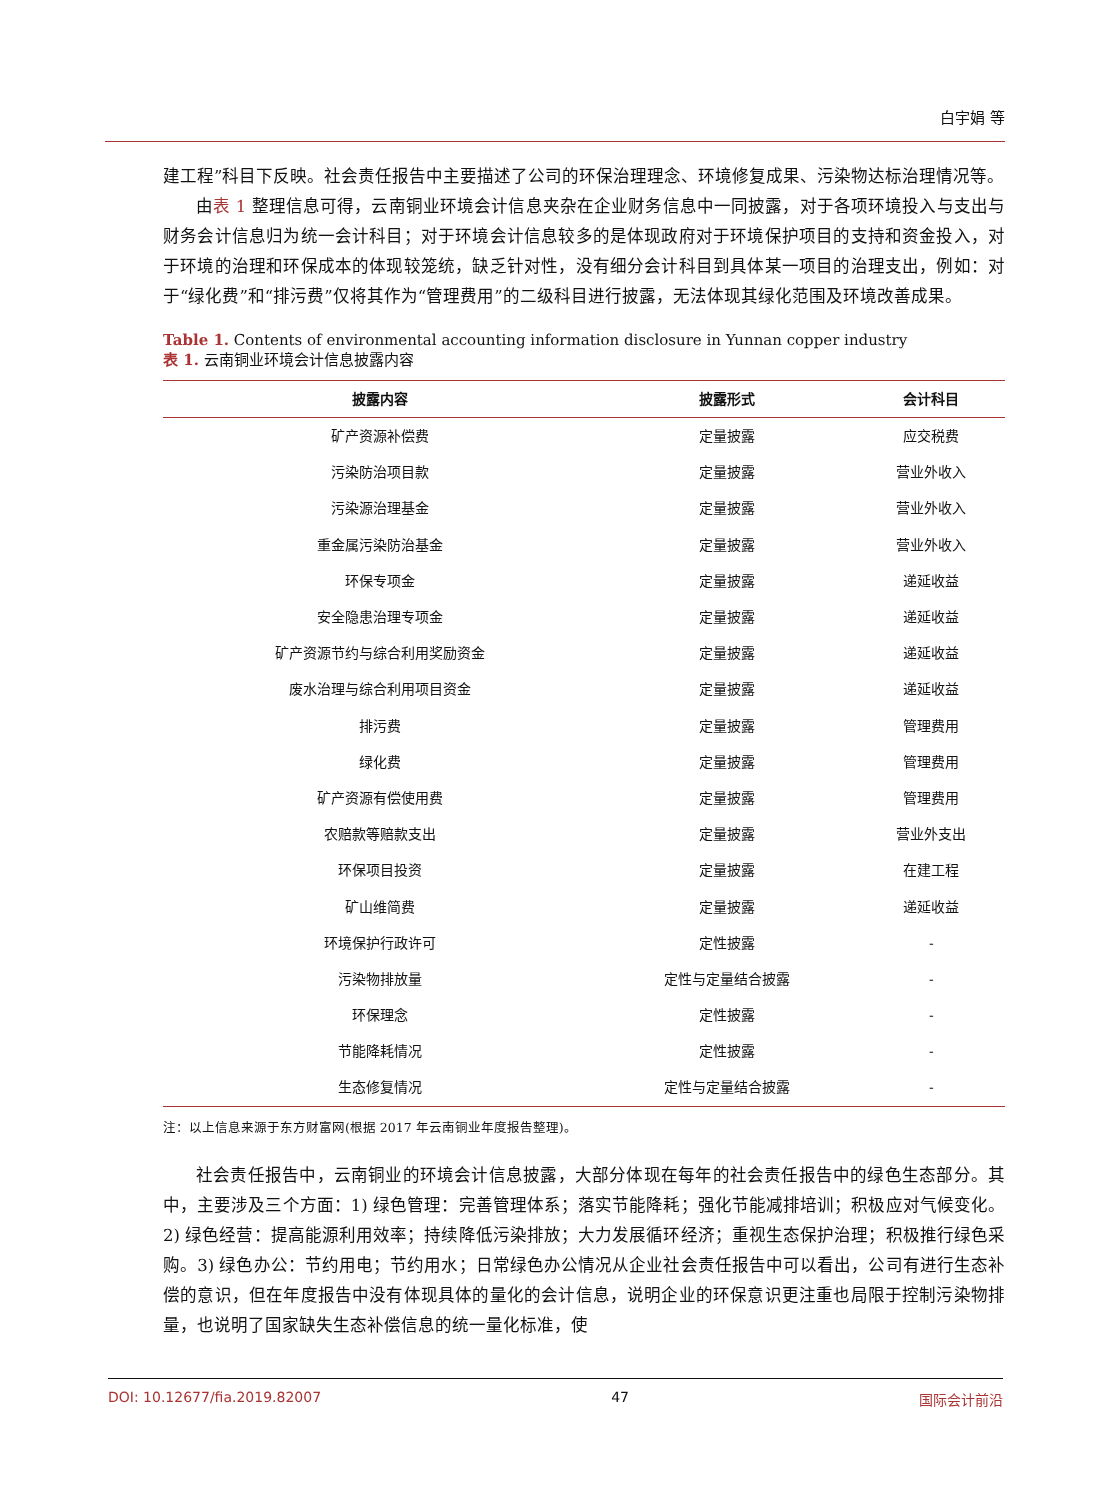白宇娟 等
建工程”科目下反映。社会责任报告中主要描述了公司的环保治理理念、环境修复成果、污染物达标治理情况等。
由表 1 整理信息可得，云南铜业环境会计信息夹杂在企业财务信息中一同披露，对于各项环境投入与支出与财务会计信息归为统一会计科目；对于环境会计信息较多的是体现政府对于环境保护项目的支持和资金投入，对于环境的治理和环保成本的体现较笼统，缺乏针对性，没有细分会计科目到具体某一项目的治理支出，例如：对于“绿化费”和“排污费”仅将其作为“管理费用”的二级科目进行披露，无法体现其绿化范围及环境改善成果。
Table 1. Contents of environmental accounting information disclosure in Yunnan copper industry
表 1. 云南铜业环境会计信息披露内容
| 披露内容 | 披露形式 | 会计科目 |
| --- | --- | --- |
| 矿产资源补偿费 | 定量披露 | 应交税费 |
| 污染防治项目款 | 定量披露 | 营业外收入 |
| 污染源治理基金 | 定量披露 | 营业外收入 |
| 重金属污染防治基金 | 定量披露 | 营业外收入 |
| 环保专项金 | 定量披露 | 递延收益 |
| 安全隐患治理专项金 | 定量披露 | 递延收益 |
| 矿产资源节约与综合利用奖励资金 | 定量披露 | 递延收益 |
| 废水治理与综合利用项目资金 | 定量披露 | 递延收益 |
| 排污费 | 定量披露 | 管理费用 |
| 绿化费 | 定量披露 | 管理费用 |
| 矿产资源有偿使用费 | 定量披露 | 管理费用 |
| 农赔款等赔款支出 | 定量披露 | 营业外支出 |
| 环保项目投资 | 定量披露 | 在建工程 |
| 矿山维简费 | 定量披露 | 递延收益 |
| 环境保护行政许可 | 定性披露 | - |
| 污染物排放量 | 定性与定量结合披露 | - |
| 环保理念 | 定性披露 | - |
| 节能降耗情况 | 定性披露 | - |
| 生态修复情况 | 定性与定量结合披露 | - |
注：以上信息来源于东方财富网(根据 2017 年云南铜业年度报告整理)。
社会责任报告中，云南铜业的环境会计信息披露，大部分体现在每年的社会责任报告中的绿色生态部分。其中，主要涉及三个方面：1) 绿色管理：完善管理体系；落实节能降耗；强化节能减排培训；积极应对气候变化。2) 绿色经营：提高能源利用效率；持续降低污染排放；大力发展循环经济；重视生态保护治理；积极推行绿色采购。3) 绿色办公：节约用电；节约用水；日常绿色办公情况从企业社会责任报告中可以看出，公司有进行生态补偿的意识，但在年度报告中没有体现具体的量化的会计信息，说明企业的环保意识更注重也局限于控制污染物排量，也说明了国家缺失生态补偿信息的统一量化标准，使
DOI: 10.12677/fia.2019.82007 47 国际会计前沿